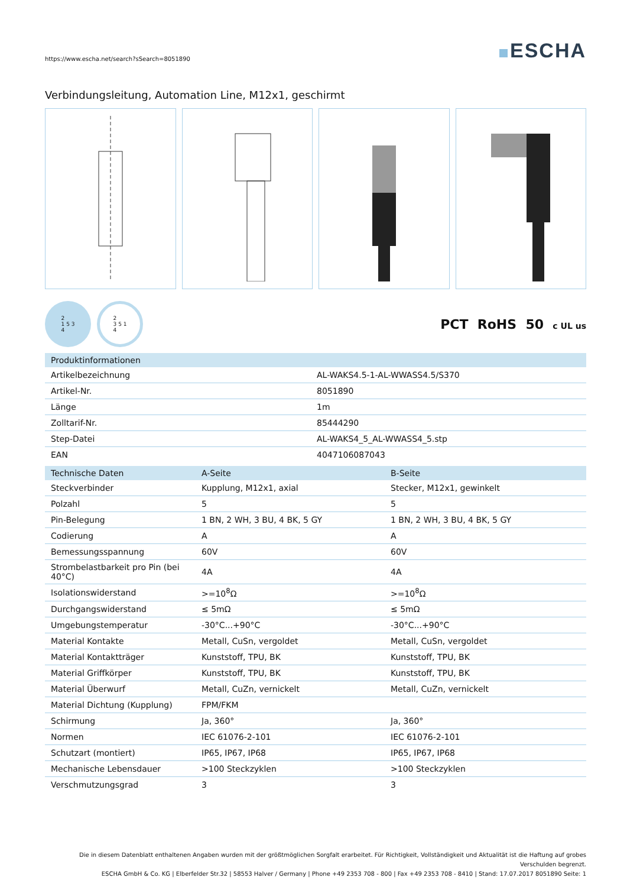https://www.escha.net/search?sSearch=8051890
ESCHA
Verbindungsleitung, Automation Line, M12x1, geschirmt
2
1 5 3
4 2
3 5 1
4
PCT RoHS 50 c UL us
| Produktinformationen | |
| --- | --- |
| Artikelbezeichnung | AL-WAKS4.5-1-AL-WWASS4.5/S370 |
| Artikel-Nr. | 8051890 |
| Länge | 1m |
| Zolltarif-Nr. | 85444290 |
| Step-Datei | AL-WAKS4_5_AL-WWASS4_5.stp |
| EAN | 4047106087043 |
| Technische Daten | A-Seite | B-Seite |
| --- | --- | --- |
| Steckverbinder | Kupplung, M12x1, axial | Stecker, M12x1, gewinkelt |
| Polzahl | 5 | 5 |
| Pin-Belegung | 1 BN, 2 WH, 3 BU, 4 BK, 5 GY | 1 BN, 2 WH, 3 BU, 4 BK, 5 GY |
| Codierung | A | A |
| Bemessungsspannung | 60V | 60V |
| Strombelastbarkeit pro Pin (bei 40°C) | 4A | 4A |
| Isolationswiderstand | >=10<sup>8</sup>Ω | >=10<sup>8</sup>Ω |
| Durchgangswiderstand | ≤ 5mΩ | ≤ 5mΩ |
| Umgebungstemperatur | -30°C...+90°C | -30°C...+90°C |
| Material Kontakte | Metall, CuSn, vergoldet | Metall, CuSn, vergoldet |
| Material Kontaktträger | Kunststoff, TPU, BK | Kunststoff, TPU, BK |
| Material Griffkörper | Kunststoff, TPU, BK | Kunststoff, TPU, BK |
| Material Überwurf | Metall, CuZn, vernickelt | Metall, CuZn, vernickelt |
| Material Dichtung (Kupplung) | FPM/FKM | |
| Schirmung | Ja, 360° | Ja, 360° |
| Normen | IEC 61076-2-101 | IEC 61076-2-101 |
| Schutzart (montiert) | IP65, IP67, IP68 | IP65, IP67, IP68 |
| Mechanische Lebensdauer | >100 Steckzyklen | >100 Steckzyklen |
| Verschmutzungsgrad | 3 | 3 |
Die in diesem Datenblatt enthaltenen Angaben wurden mit der größtmöglichen Sorgfalt erarbeitet. Für Richtigkeit, Vollständigkeit und Aktualität ist die Haftung auf grobes Verschulden begrenzt.
ESCHA GmbH & Co. KG | Elberfelder Str.32 | 58553 Halver / Germany | Phone +49 2353 708 - 800 | Fax +49 2353 708 - 8410 | Stand: 17.07.2017 8051890 Seite: 1